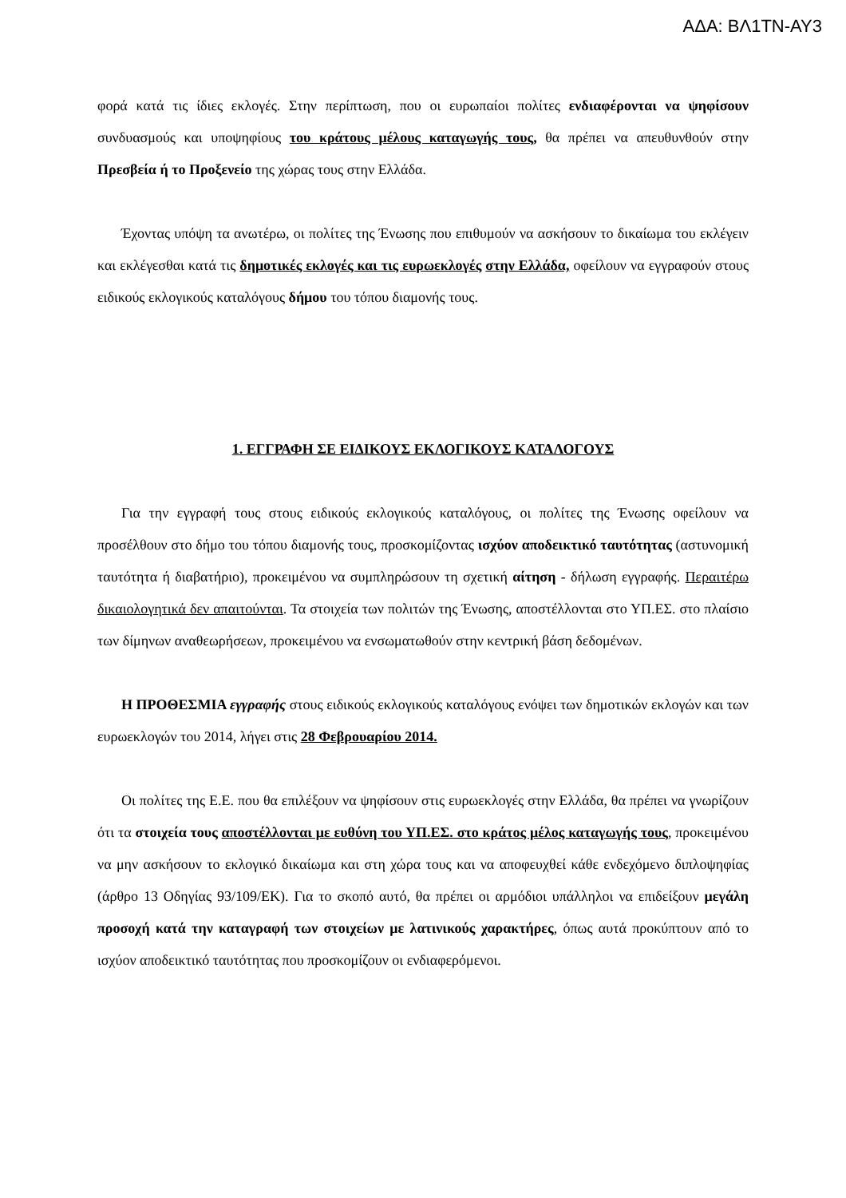ΑΔΑ: ΒΛ1ΤΝ-ΑΥ3
φορά κατά τις ίδιες εκλογές. Στην περίπτωση, που οι ευρωπαίοι πολίτες ενδιαφέρονται να ψηφίσουν συνδυασμούς και υποψηφίους του κράτους μέλους καταγωγής τους, θα πρέπει να απευθυνθούν στην Πρεσβεία ή το Προξενείο της χώρας τους στην Ελλάδα.
Έχοντας υπόψη τα ανωτέρω, οι πολίτες της Ένωσης που επιθυμούν να ασκήσουν το δικαίωμα του εκλέγειν και εκλέγεσθαι κατά τις δημοτικές εκλογές και τις ευρωεκλογές στην Ελλάδα, οφείλουν να εγγραφούν στους ειδικούς εκλογικούς καταλόγους δήμου του τόπου διαμονής τους.
1. ΕΓΓΡΑΦΗ ΣΕ ΕΙΔΙΚΟΥΣ ΕΚΛΟΓΙΚΟΥΣ ΚΑΤΑΛΟΓΟΥΣ
Για την εγγραφή τους στους ειδικούς εκλογικούς καταλόγους, οι πολίτες της Ένωσης οφείλουν να προσέλθουν στο δήμο του τόπου διαμονής τους, προσκομίζοντας ισχύον αποδεικτικό ταυτότητας (αστυνομική ταυτότητα ή διαβατήριο), προκειμένου να συμπληρώσουν τη σχετική αίτηση - δήλωση εγγραφής. Περαιτέρω δικαιολογητικά δεν απαιτούνται. Τα στοιχεία των πολιτών της Ένωσης, αποστέλλονται στο ΥΠ.ΕΣ. στο πλαίσιο των δίμηνων αναθεωρήσεων, προκειμένου να ενσωματωθούν στην κεντρική βάση δεδομένων.
Η ΠΡΟΘΕΣΜΙΑ εγγραφής στους ειδικούς εκλογικούς καταλόγους ενόψει των δημοτικών εκλογών και των ευρωεκλογών του 2014, λήγει στις 28 Φεβρουαρίου 2014.
Οι πολίτες της Ε.Ε. που θα επιλέξουν να ψηφίσουν στις ευρωεκλογές στην Ελλάδα, θα πρέπει να γνωρίζουν ότι τα στοιχεία τους αποστέλλονται με ευθύνη του ΥΠ.ΕΣ. στο κράτος μέλος καταγωγής τους, προκειμένου να μην ασκήσουν το εκλογικό δικαίωμα και στη χώρα τους και να αποφευχθεί κάθε ενδεχόμενο διπλοψηφίας (άρθρο 13 Οδηγίας 93/109/ΕΚ). Για το σκοπό αυτό, θα πρέπει οι αρμόδιοι υπάλληλοι να επιδείξουν μεγάλη προσοχή κατά την καταγραφή των στοιχείων με λατινικούς χαρακτήρες, όπως αυτά προκύπτουν από το ισχύον αποδεικτικό ταυτότητας που προσκομίζουν οι ενδιαφερόμενοι.